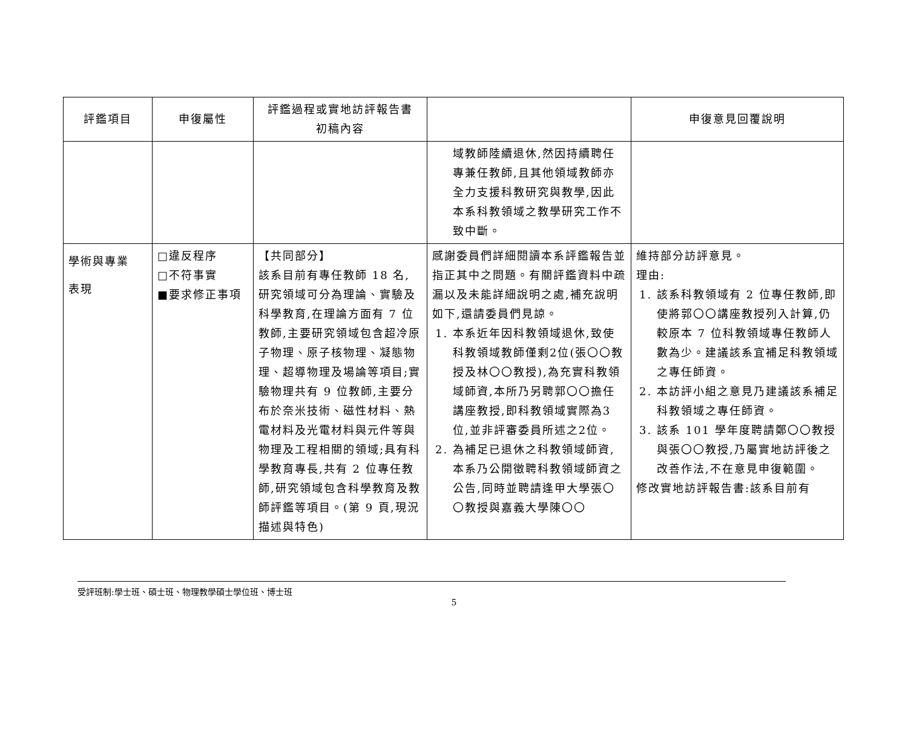| 評鑑項目 | 申復屬性 | 評鑑過程或實地訪評報告書 初稿內容 | | 申復意見回覆說明 |
| --- | --- | --- | --- | --- |
| | | | 域教師陸續退休,然因持續聘任專兼任教師,且其他領域教師亦全力支援科教研究與教學,因此本系科教領域之教學研究工作不致中斷。 | |
| 學術與專業 表現 | □違反程序 □不符事實 ■要求修正事項 | 【共同部分】 該系目前有專任教師 18 名,研究領域可分為理論、實驗及科學教育,在理論方面有 7 位教師,主要研究領域包含超冷原子物理、原子核物理、凝態物理、超導物理及場論等項目;實驗物理共有 9 位教師,主要分布於奈米技術、磁性材料、熱電材料及光電材料與元件等與物理及工程相關的領域;具有科學教育專長,共有 2 位專任教師,研究領域包含科學教育及教師評鑑等項目。(第 9 頁,現況描述與特色) | 感謝委員們詳細閱讀本系評鑑報告並指正其中之問題。有關評鑑資料中疏漏以及未能詳細說明之處,補充說明如下,還請委員們見諒。 1. 本系近年因科教領域退休,致使科教領域教師僅剩2位(張〇〇教授及林〇〇教授),為充實科教領域師資,本所乃另聘郭〇〇擔任講座教授,即科教領域實際為3位,並非評審委員所述之2位。 2. 為補足已退休之科教領域師資,本系乃公開徵聘科教領域師資之公告,同時並聘請逢甲大學張〇〇教授與嘉義大學陳〇〇 | 維持部分訪評意見。 理由: 1. 該系科教領域有 2 位專任教師,即使將郭〇〇講座教授列入計算,仍較原本 7 位科教領域專任教師人數為少。建議該系宜補足科教領域之專任師資。 2. 本訪評小組之意見乃建議該系補足科教領域之專任師資。 3. 該系 101 學年度聘請鄭〇〇教授與張〇〇教授,乃屬實地訪評後之改善作法,不在意見申復範圍。 修改實地訪評報告書:該系目前有 |
受評班制:學士班、碩士班、物理教學碩士學位班、博士班
5